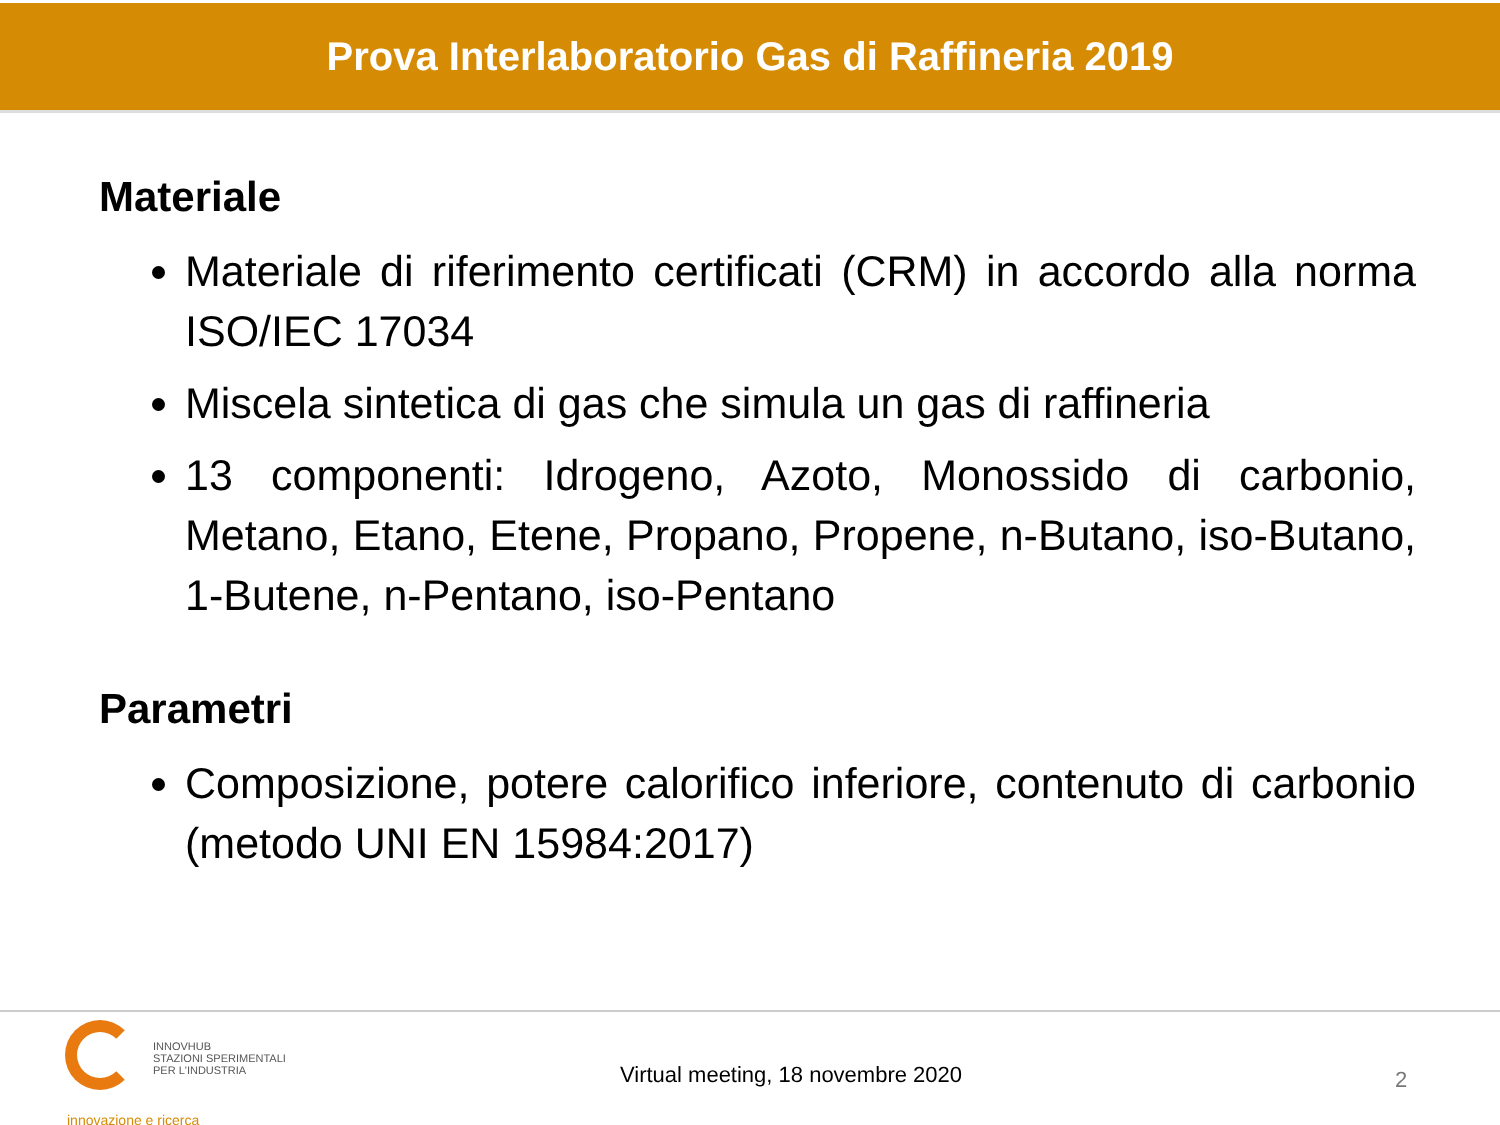Prova Interlaboratorio Gas di Raffineria 2019
Materiale
Materiale di riferimento certificati (CRM) in accordo alla norma ISO/IEC 17034
Miscela sintetica di gas che simula un gas di raffineria
13 componenti: Idrogeno, Azoto, Monossido di carbonio, Metano, Etano, Etene, Propano, Propene, n-Butano, iso-Butano, 1-Butene, n-Pentano, iso-Pentano
Parametri
Composizione, potere calorifico inferiore, contenuto di carbonio (metodo UNI EN 15984:2017)
INNOVHUB
STAZIONI SPERIMENTALI
PER L'INDUSTRIA
innovazione e ricerca
Virtual meeting, 18 novembre 2020
2